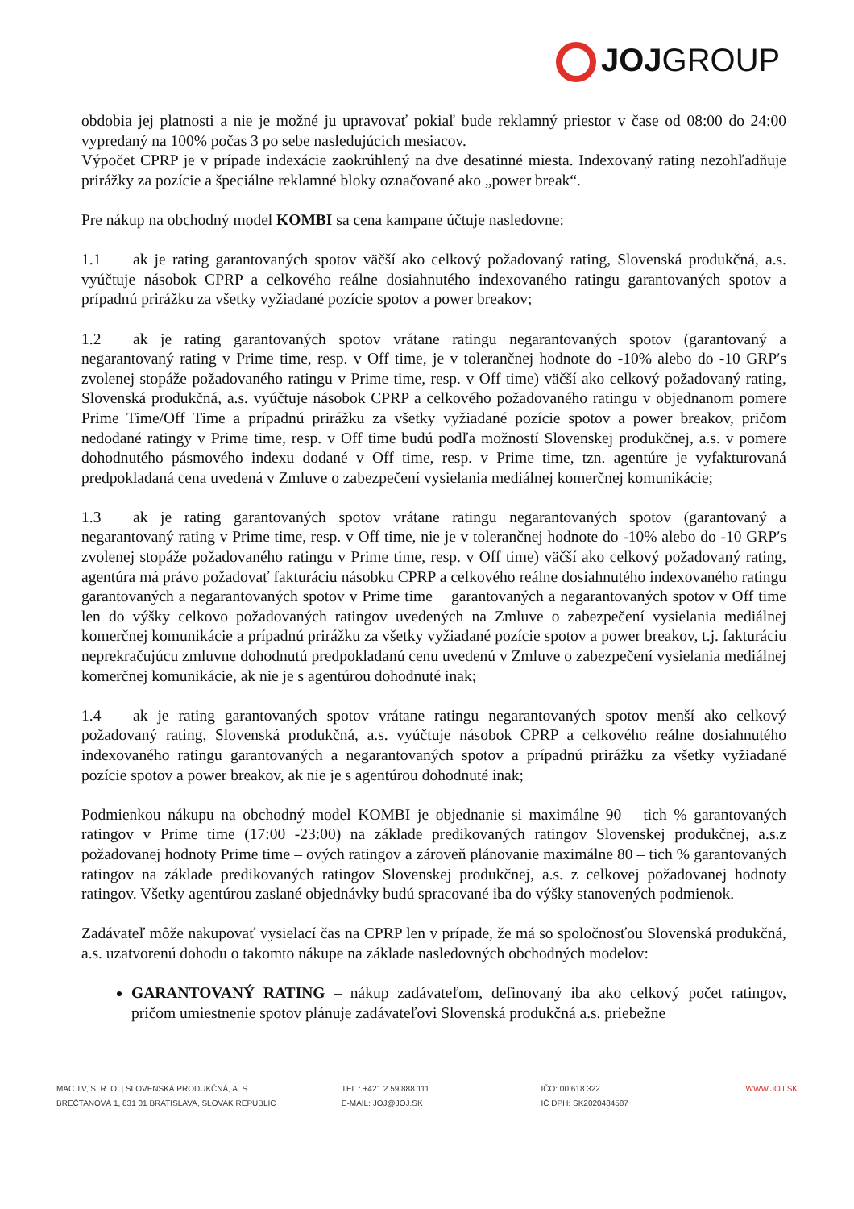JOJGROUP
obdobia jej platnosti a nie je možné ju upravovať pokiaľ bude reklamný priestor v čase od 08:00 do 24:00 vypredaný na 100% počas 3 po sebe nasledujúcich mesiacov.
Výpočet CPRP je v prípade indexácie zaokrúhlený na dve desatinné miesta. Indexovaný rating nezohľadňuje prirážky za pozície a špeciálne reklamné bloky označované ako „power break“.
Pre nákup na obchodný model KOMBI sa cena kampane účtuje nasledovne:
1.1 ak je rating garantovaných spotov väčší ako celkový požadovaný rating, Slovenská produkčná, a.s. vyúčtuje násobok CPRP a celkového reálne dosiahnutého indexovaného ratingu garantovaných spotov a prípadnú prirážku za všetky vyžiadané pozície spotov a power breakov;
1.2 ak je rating garantovaných spotov vrátane ratingu negarantovaných spotov (garantovaný a negarantovaný rating v Prime time, resp. v Off time, je v tolerančnej hodnote do -10% alebo do -10 GRP′s zvolenej stopáže požadovaného ratingu v Prime time, resp. v Off time) väčší ako celkový požadovaný rating, Slovenská produkčná, a.s. vyúčtuje násobok CPRP a celkového požadovaného ratingu v objednanom pomere Prime Time/Off Time a prípadnú prirážku za všetky vyžiadané pozície spotov a power breakov, pričom nedodané ratingy v Prime time, resp. v Off time budú podľa možností Slovenskej produkčnej, a.s. v pomere dohodnutého pásmového indexu dodané v Off time, resp. v Prime time, tzn. agentúre je vyfakturovaná predpokladaná cena uvedená v Zmluve o zabezpečení vysielania mediálnej komerčnej komunikácie;
1.3 ak je rating garantovaných spotov vrátane ratingu negarantovaných spotov (garantovaný a negarantovaný rating v Prime time, resp. v Off time, nie je v tolerančnej hodnote do -10% alebo do -10 GRP′s zvolenej stopáže požadovaného ratingu v Prime time, resp. v Off time) väčší ako celkový požadovaný rating, agentúra má právo požadovať fakturáciu násobku CPRP a celkového reálne dosiahnutého indexovaného ratingu garantovaných a negarantovaných spotov v Prime time + garantovaných a negarantovaných spotov v Off time len do výšky celkovo požadovaných ratingov uvedených na Zmluve o zabezpečení vysielania mediálnej komerčnej komunikácie a prípadnú prirážku za všetky vyžiadané pozície spotov a power breakov, t.j. fakturáciu neprekračujúcu zmluvne dohodnutú predpokladanú cenu uvedenú v Zmluve o zabezpečení vysielania mediálnej komerčnej komunikácie, ak nie je s agentúrou dohodnuté inak;
1.4 ak je rating garantovaných spotov vrátane ratingu negarantovaných spotov menší ako celkový požadovaný rating, Slovenská produkčná, a.s. vyúčtuje násobok CPRP a celkového reálne dosiahnutého indexovaného ratingu garantovaných a negarantovaných spotov a prípadnú prirážku za všetky vyžiadané pozície spotov a power breakov, ak nie je s agentúrou dohodnuté inak;
Podmienkou nákupu na obchodný model KOMBI je objednanie si maximálne 90 – tich % garantovaných ratingov v Prime time (17:00 -23:00) na základe predikovaných ratingov Slovenskej produkčnej, a.s.z požadovanej hodnoty Prime time – ových ratingov a zároveň plánovanie maximálne 80 – tich % garantovaných ratingov na základe predikovaných ratingov Slovenskej produkčnej, a.s. z celkovej požadovanej hodnoty ratingov. Všetky agentúrou zaslané objednávky budú spracované iba do výšky stanovených podmienok.
Zadávateľ môže nakupovať vysielací čas na CPRP len v prípade, že má so spoločnosťou Slovenská produkčná, a.s. uzatvorenú dohodu o takomto nákupe na základe nasledovných obchodných modelov:
GARANTOVANÝ RATING – nákup zadávateľom, definovaný iba ako celkový počet ratingov, pričom umiestnenie spotov plánuje zadávateľovi Slovenská produkčná a.s. priebežne
MAC TV, S. R. O. | SLOVENSKÁ PRODUKČNÁ, A. S.
BREČTANOVÁ 1, 831 01 BRATISLAVA, SLOVAK REPUBLIC
TEL.: +421 2 59 888 111
E-MAIL: JOJ@JOJ.SK
IČO: 00 618 322
IČ DPH: SK2020484587
WWW.JOJ.SK